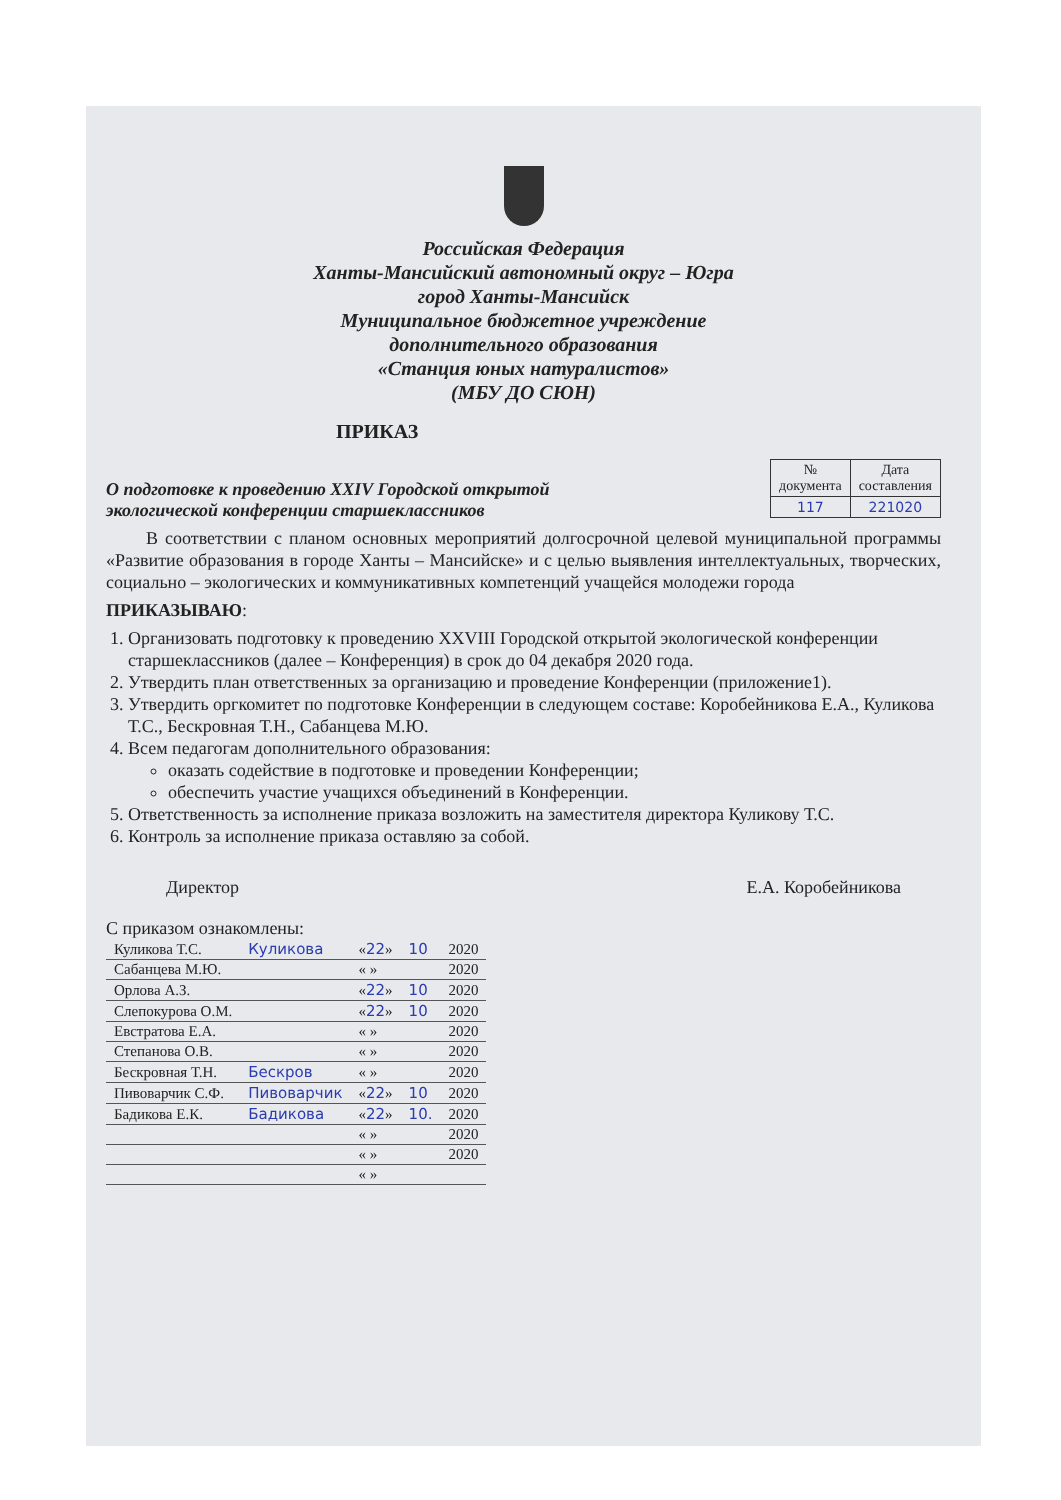Российская Федерация
Ханты-Мансийский автономный округ – Югра
город Ханты-Мансийск
Муниципальное бюджетное учреждение
дополнительного образования
«Станция юных натуралистов»
(МБУ ДО СЮН)
ПРИКАЗ
О подготовке к проведению XXIV Городской открытой
экологической конференции старшеклассников
| № документа | Дата составления |
| --- | --- |
| 117 | 221020 |
В соответствии с планом основных мероприятий долгосрочной целевой муниципальной программы «Развитие образования в городе Ханты – Мансийске» и с целью выявления интеллектуальных, творческих, социально – экологических и коммуникативных компетенций учащейся молодежи города
ПРИКАЗЫВАЮ:
1. Организовать подготовку к проведению XXVIII Городской открытой экологической конференции старшеклассников (далее – Конференция) в срок до 04 декабря 2020 года.
2. Утвердить план ответственных за организацию и проведение Конференции (приложение1).
3. Утвердить оргкомитет по подготовке Конференции в следующем составе: Коробейникова Е.А., Куликова Т.С., Бескровная Т.Н., Сабанцева М.Ю.
4. Всем педагогам дополнительного образования:
оказать содействие в подготовке и проведении Конференции;
обеспечить участие учащихся объединений в Конференции.
5. Ответственность за исполнение приказа возложить на заместителя директора Куликову Т.С.
6. Контроль за исполнение приказа оставляю за собой.
Директор Е.А. Коробейникова
С приказом ознакомлены:
| Куликова Т.С. | Куликова | « 22 » | 10 | 2020 |
| Сабанцева М.Ю. | | « » | | 2020 |
| Орлова А.З. | | « 22 » | 10 | 2020 |
| Слепокурова О.М. | | « 22 » | 10 | 2020 |
| Евстратова Е.А. | | « » | | 2020 |
| Степанова О.В. | | « » | | 2020 |
| Бескровная Т.Н. | Бескров | « » | | 2020 |
| Пивоварчик С.Ф. | Пивоварчик | « 22 » | 10 | 2020 |
| Бадикова Е.К. | Бадикова | « 22 » | 10. | 2020 |
| | | « » | | 2020 |
| | | « » | | 2020 |
| | | « » | | |